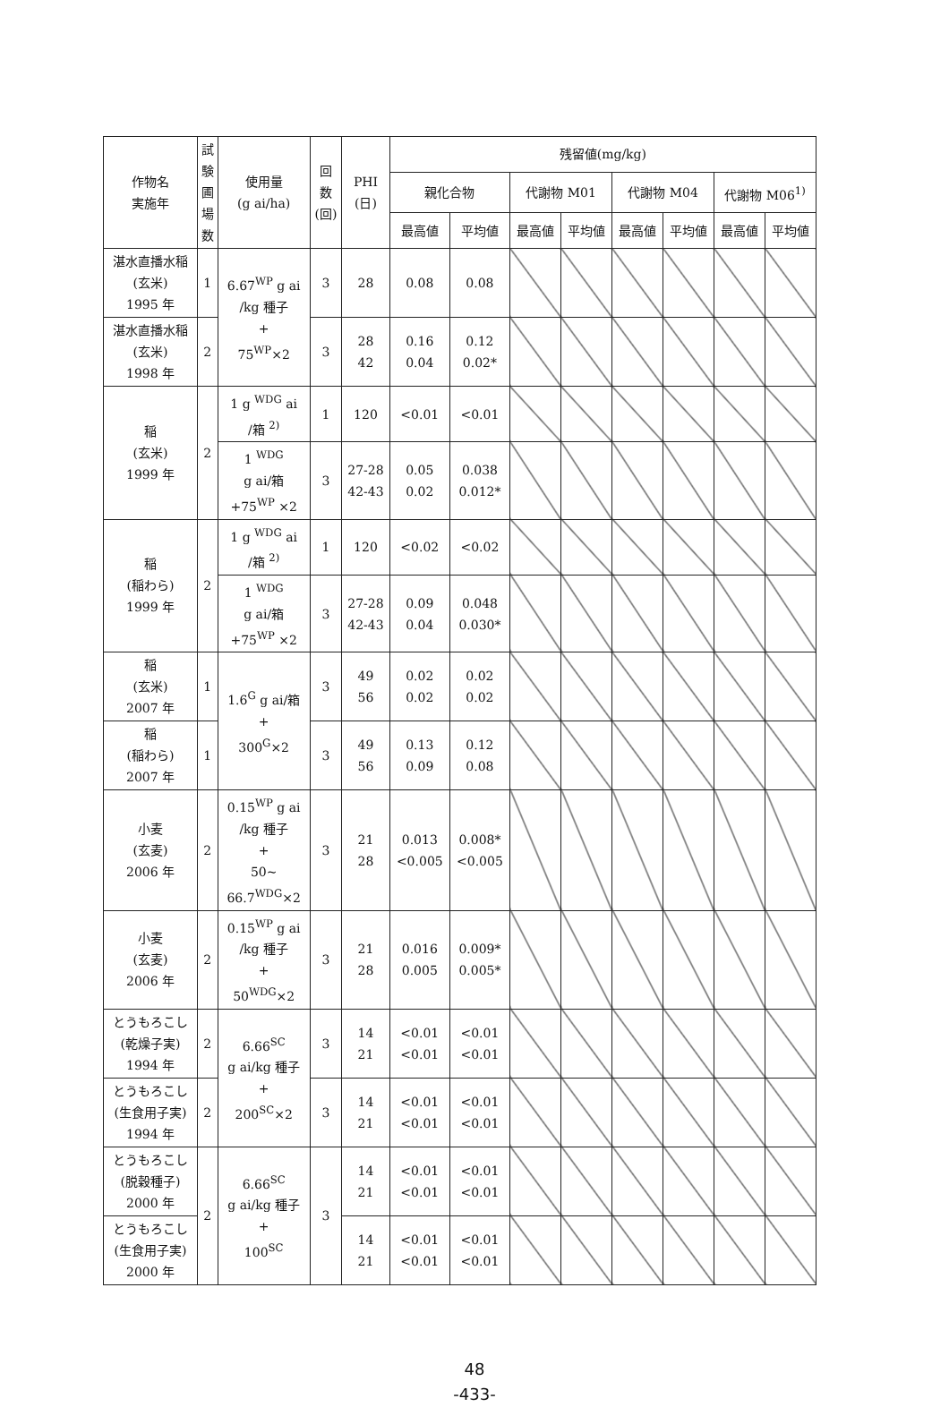| 作物名 実施年 | 試 験 圃 場 数 | 使用量 (g ai/ha) | 回 数 (回) | PHI (日) | 残留値(mg/kg) | | | | | | | |
| --- | --- | --- | --- | --- | --- | --- | --- | --- | --- | --- | --- | --- |
| | | | | | 親化合物 | | 代謝物 M01 | | 代謝物 M04 | | 代謝物 M06<sup>1)</sup> | |
| | | | | | 最高値 | 平均値 | 最高値 | 平均値 | 最高値 | 平均値 | 最高値 | 平均値 |
| 湛水直播水稲 (玄米) 1995 年 | 1 | 6.67<sup>WP</sup> g ai /kg 種子 + 75<sup>WP</sup>×2 | 3 | 28 | 0.08 | 0.08 | | | | | | |
| 湛水直播水稲 (玄米) 1998 年 | 2 | | 3 | 28 42 | 0.16 0.04 | 0.12 0.02* | | | | | | |
| 稲 (玄米) 1999 年 | 2 | 1 g <sup>WDG</sup> ai /箱 <sup>2)</sup> | 1 | 120 | <0.01 | <0.01 | | | | | | |
| | | 1 <sup>WDG</sup> g ai/箱 +75<sup>WP</sup> ×2 | 3 | 27-28 42-43 | 0.05 0.02 | 0.038 0.012* | | | | | | |
| 稲 (稲わら) 1999 年 | 2 | 1 g <sup>WDG</sup> ai /箱 <sup>2)</sup> | 1 | 120 | <0.02 | <0.02 | | | | | | |
| | | 1 <sup>WDG</sup> g ai/箱 +75<sup>WP</sup> ×2 | 3 | 27-28 42-43 | 0.09 0.04 | 0.048 0.030* | | | | | | |
| 稲 (玄米) 2007 年 | 1 | 1.6<sup>G</sup> g ai/箱 + 300<sup>G</sup>×2 | 3 | 49 56 | 0.02 0.02 | 0.02 0.02 | | | | | | |
| 稲 (稲わら) 2007 年 | 1 | | 3 | 49 56 | 0.13 0.09 | 0.12 0.08 | | | | | | |
| 小麦 (玄麦) 2006 年 | 2 | 0.15<sup>WP</sup> g ai /kg 種子 + 50~ 66.7<sup>WDG</sup>×2 | 3 | 21 28 | 0.013 <0.005 | 0.008* <0.005 | | | | | | |
| 小麦 (玄麦) 2006 年 | 2 | 0.15<sup>WP</sup> g ai /kg 種子 + 50<sup>WDG</sup>×2 | 3 | 21 28 | 0.016 0.005 | 0.009* 0.005* | | | | | | |
| とうもろこし (乾燥子実) 1994 年 | 2 | 6.66<sup>SC</sup> g ai/kg 種子 + 200<sup>SC</sup>×2 | 3 | 14 21 | <0.01 <0.01 | <0.01 <0.01 | | | | | | |
| とうもろこし (生食用子実) 1994 年 | 2 | | 3 | 14 21 | <0.01 <0.01 | <0.01 <0.01 | | | | | | |
| とうもろこし (脱穀種子) 2000 年 | 2 | 6.66<sup>SC</sup> g ai/kg 種子 + 100<sup>SC</sup> | 3 | 14 21 | <0.01 <0.01 | <0.01 <0.01 | | | | | | |
| とうもろこし (生食用子実) 2000 年 | | | | 14 21 | <0.01 <0.01 | <0.01 <0.01 | | | | | | |
48
-433-